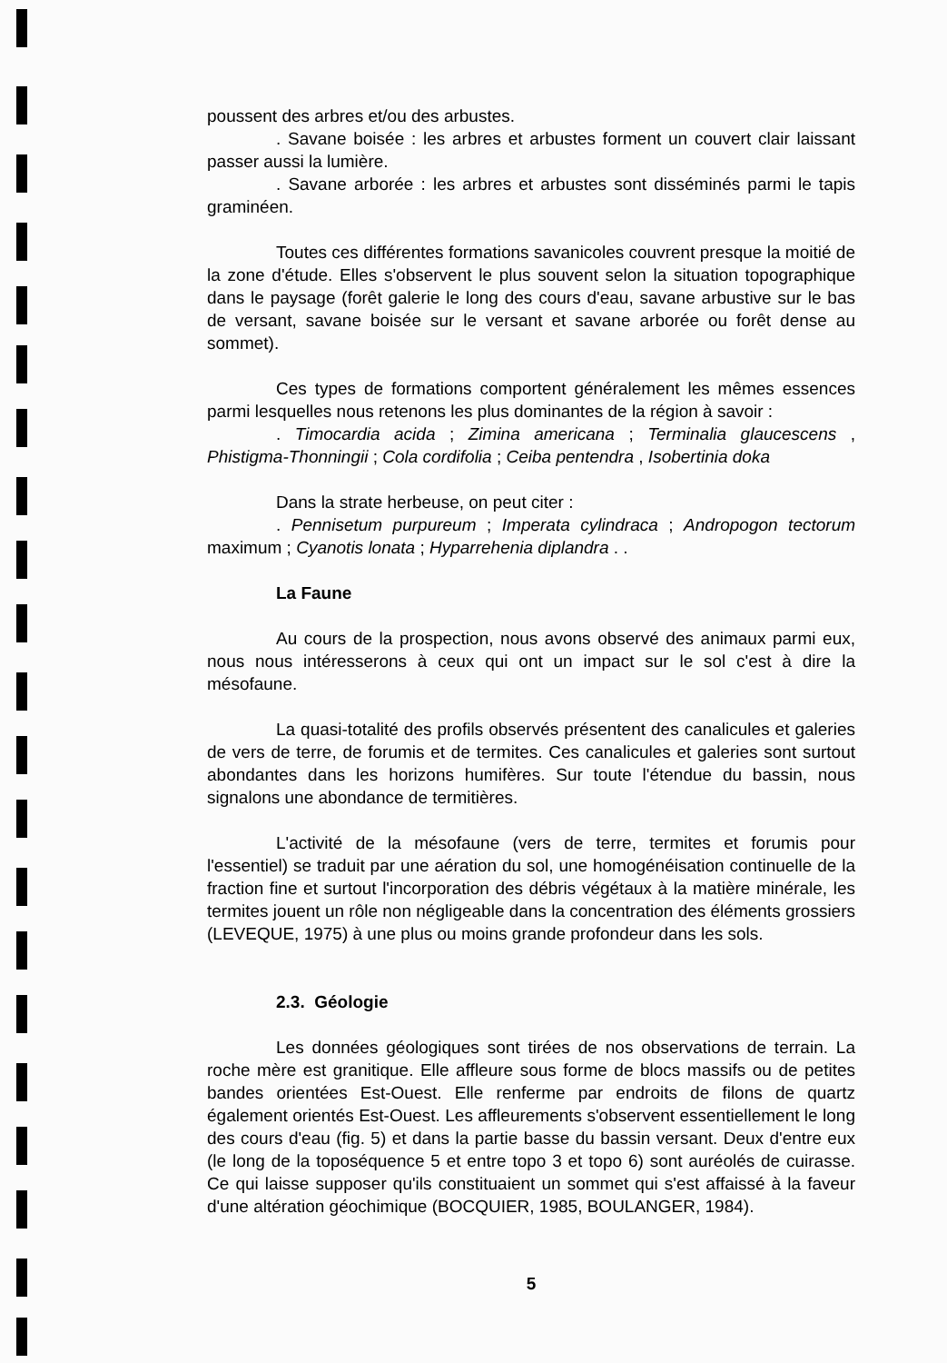poussent des arbres et/ou des arbustes.
. Savane boisée : les arbres et arbustes forment un couvert clair laissant passer aussi la lumière.
. Savane arborée : les arbres et arbustes sont disséminés parmi le tapis graminéen.
Toutes ces différentes formations savanicoles couvrent presque la moitié de la zone d'étude. Elles s'observent le plus souvent selon la situation topographique dans le paysage (forêt galerie le long des cours d'eau, savane arbustive sur le bas de versant, savane boisée sur le versant et savane arborée ou forêt dense au sommet).
Ces types de formations comportent généralement les mêmes essences parmi lesquelles nous retenons les plus dominantes de la région à savoir :
. Timocardia acida ; Zimina americana ; Terminalia glaucescens , Phistigma-Thonningii ; Cola cordifolia ; Ceiba pentendra , Isobertinia doka
Dans la strate herbeuse, on peut citer :
. Pennisetum purpureum ; Imperata cylindraca ; Andropogon tectorum maximum ; Cyanotis lonata ; Hyparrehenia diplandra . .
La Faune
Au cours de la prospection, nous avons observé des animaux parmi eux, nous nous intéresserons à ceux qui ont un impact sur le sol c'est à dire la mésofaune.
La quasi-totalité des profils observés présentent des canalicules et galeries de vers de terre, de forumis et de termites. Ces canalicules et galeries sont surtout abondantes dans les horizons humifères. Sur toute l'étendue du bassin, nous signalons une abondance de termitières.
L'activité de la mésofaune (vers de terre, termites et forumis pour l'essentiel) se traduit par une aération du sol, une homogénéisation continuelle de la fraction fine et surtout l'incorporation des débris végétaux à la matière minérale, les termites jouent un rôle non négligeable dans la concentration des éléments grossiers (LEVEQUE, 1975) à une plus ou moins grande profondeur dans les sols.
2.3. Géologie
Les données géologiques sont tirées de nos observations de terrain. La roche mère est granitique. Elle affleure sous forme de blocs massifs ou de petites bandes orientées Est-Ouest. Elle renferme par endroits de filons de quartz également orientés Est-Ouest. Les affleurements s'observent essentiellement le long des cours d'eau (fig. 5) et dans la partie basse du bassin versant. Deux d'entre eux (le long de la toposéquence 5 et entre topo 3 et topo 6) sont auréolés de cuirasse. Ce qui laisse supposer qu'ils constituaient un sommet qui s'est affaissé à la faveur d'une altération géochimique (BOCQUIER, 1985, BOULANGER, 1984).
5